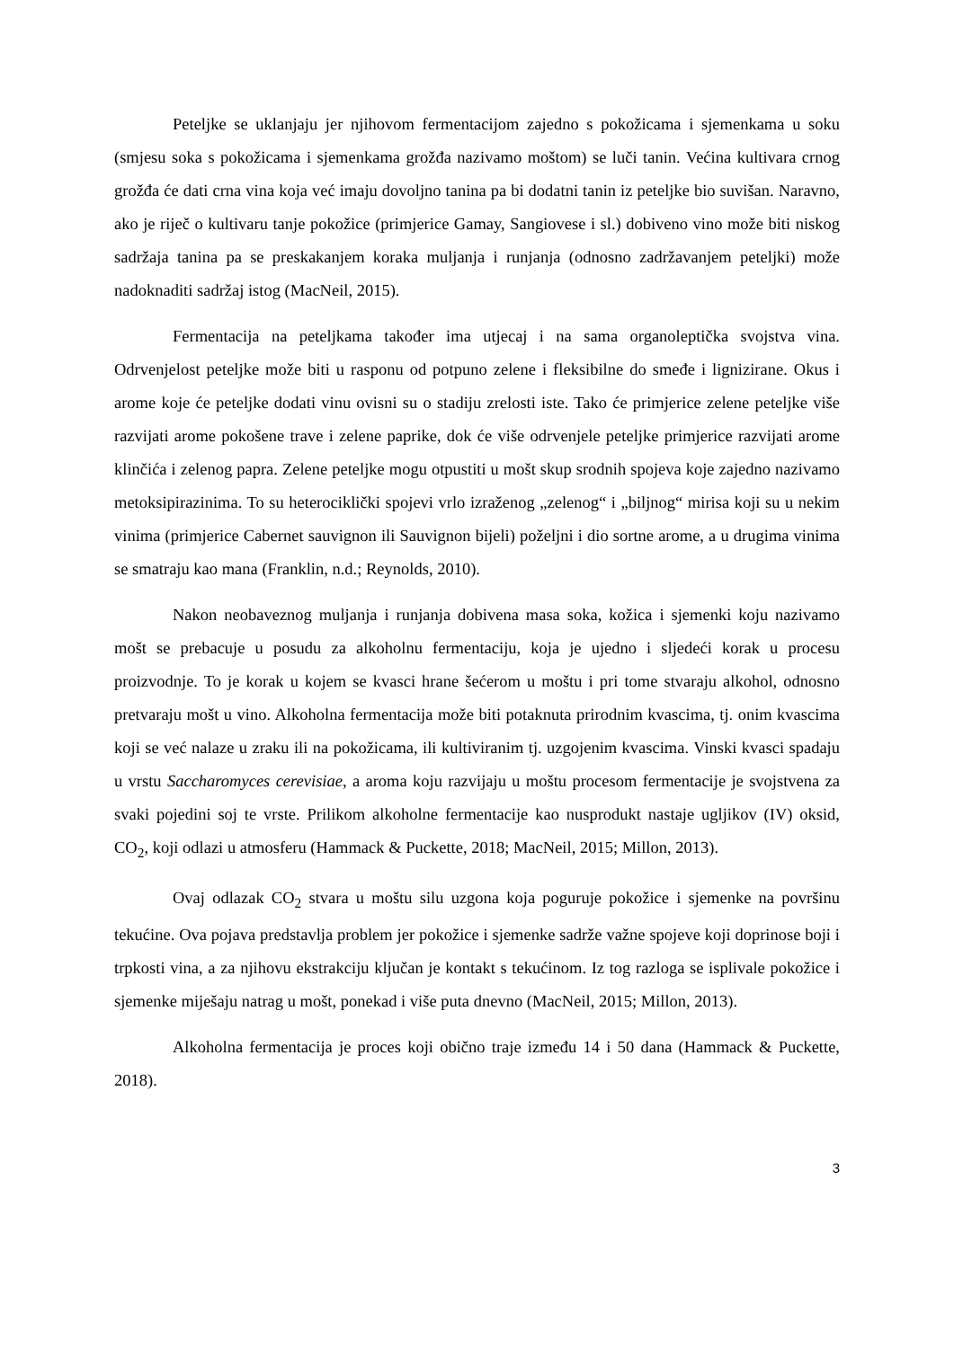Peteljke se uklanjaju jer njihovom fermentacijom zajedno s pokožicama i sjemenkama u soku (smjesu soka s pokožicama i sjemenkama grožđa nazivamo moštom) se luči tanin. Većina kultivara crnog grožđa će dati crna vina koja već imaju dovoljno tanina pa bi dodatni tanin iz peteljke bio suvišan. Naravno, ako je riječ o kultivaru tanje pokožice (primjerice Gamay, Sangiovese i sl.) dobiveno vino može biti niskog sadržaja tanina pa se preskakanjem koraka muljanja i runjanja (odnosno zadržavanjem peteljki) može nadoknaditi sadržaj istog (MacNeil, 2015).
Fermentacija na peteljkama također ima utjecaj i na sama organoleptička svojstva vina. Odrvenjelost peteljke može biti u rasponu od potpuno zelene i fleksibilne do smeđe i lignizirane. Okus i arome koje će peteljke dodati vinu ovisni su o stadiju zrelosti iste. Tako će primjerice zelene peteljke više razvijati arome pokošene trave i zelene paprike, dok će više odrvenjele peteljke primjerice razvijati arome klinčića i zelenog papra. Zelene peteljke mogu otpustiti u mošt skup srodnih spojeva koje zajedno nazivamo metoksipirazinima. To su heterociklički spojevi vrlo izraženog „zelenog“ i „biljnog“ mirisa koji su u nekim vinima (primjerice Cabernet sauvignon ili Sauvignon bijeli) poželjni i dio sortne arome, a u drugima vinima se smatraju kao mana (Franklin, n.d.; Reynolds, 2010).
Nakon neobaveznog muljanja i runjanja dobivena masa soka, kožica i sjemenki koju nazivamo mošt se prebacuje u posudu za alkoholnu fermentaciju, koja je ujedno i sljedeći korak u procesu proizvodnje. To je korak u kojem se kvasci hrane šećerom u moštu i pri tome stvaraju alkohol, odnosno pretvaraju mošt u vino. Alkoholna fermentacija može biti potaknuta prirodnim kvascima, tj. onim kvascima koji se već nalaze u zraku ili na pokožicama, ili kultiviranim tj. uzgojenim kvascima. Vinski kvasci spadaju u vrstu Saccharomyces cerevisiae, a aroma koju razvijaju u moštu procesom fermentacije je svojstvena za svaki pojedini soj te vrste. Prilikom alkoholne fermentacije kao nusprodukt nastaje ugljikov (IV) oksid, CO<sub>2</sub>, koji odlazi u atmosferu (Hammack & Puckette, 2018; MacNeil, 2015; Millon, 2013).
Ovaj odlazak CO<sub>2</sub> stvara u moštu silu uzgona koja poguruje pokožice i sjemenke na površinu tekućine. Ova pojava predstavlja problem jer pokožice i sjemenke sadrže važne spojeve koji doprinose boji i trpkosti vina, a za njihovu ekstrakciju ključan je kontakt s tekućinom. Iz tog razloga se isplivale pokožice i sjemenke miješaju natrag u mošt, ponekad i više puta dnevno (MacNeil, 2015; Millon, 2013).
Alkoholna fermentacija je proces koji obično traje između 14 i 50 dana (Hammack & Puckette, 2018).
3